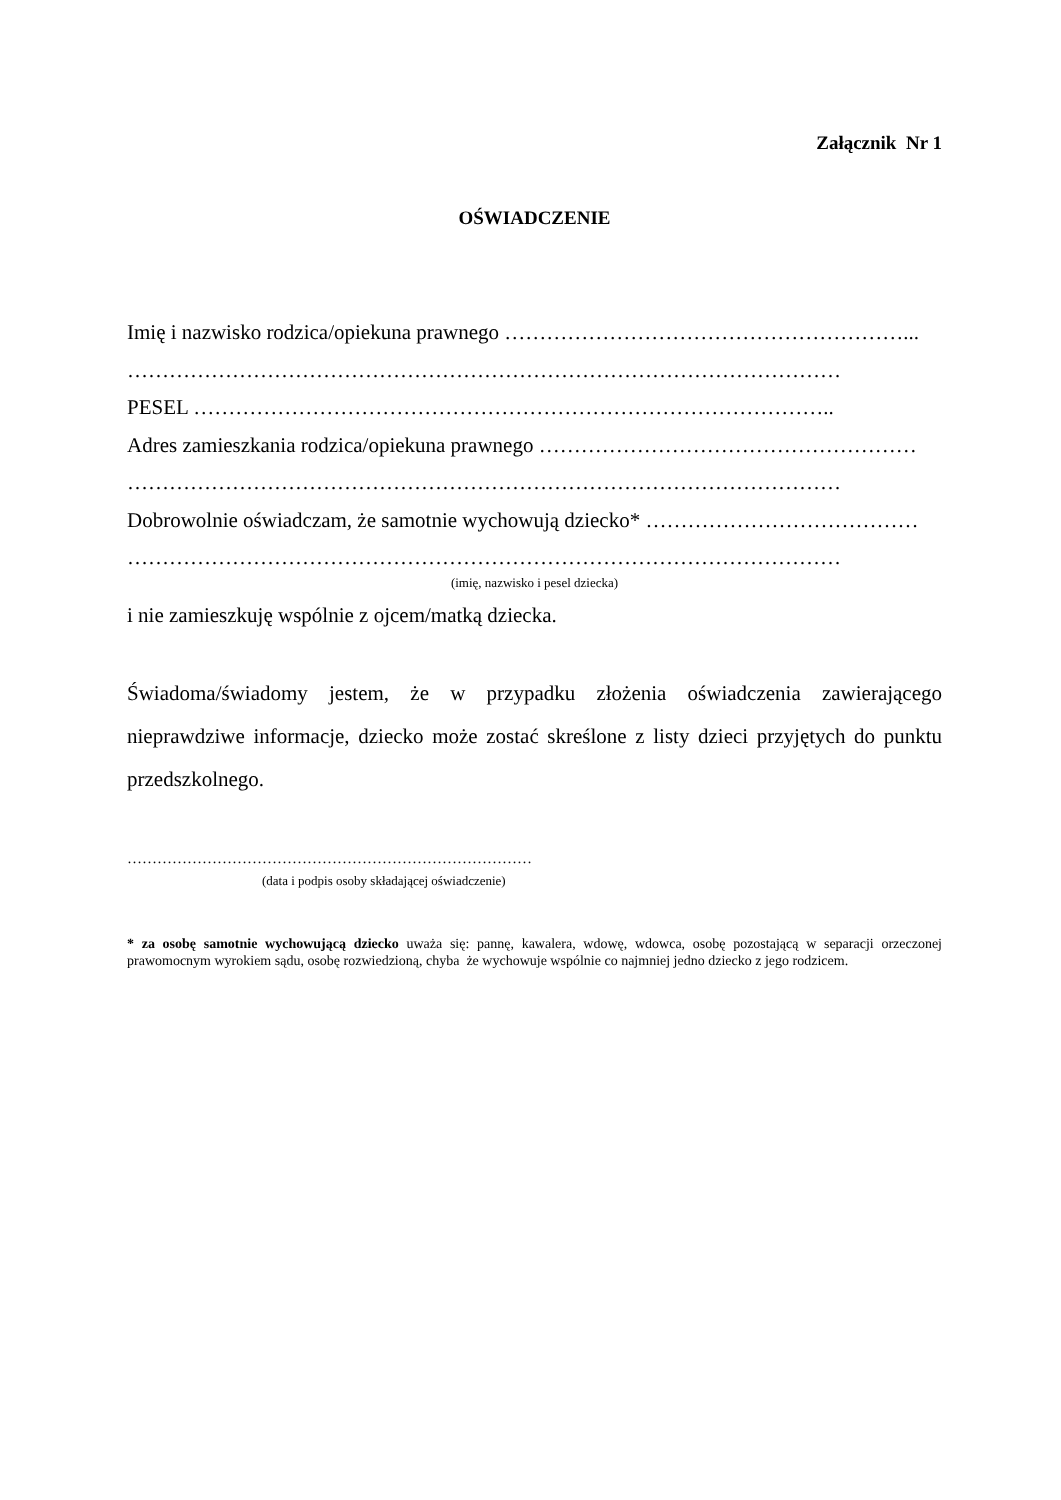Załącznik Nr 1
OŚWIADCZENIE
Imię i nazwisko rodzica/opiekuna prawnego …………………………………………………...
…………………………………………………………………………………………
PESEL ………………………………………………………………………………..
Adres zamieszkania rodzica/opiekuna prawnego ………………………………………………
…………………………………………………………………………………………
Dobrowolnie oświadczam, że samotnie wychowują dziecko* …………………………………
…………………………………………………………………………………………
(imię, nazwisko i pesel dziecka)
i nie zamieszkuję wspólnie z ojcem/matką dziecka.
Świadoma/świadomy jestem, że w przypadku złożenia oświadczenia zawierającego nieprawdziwe informacje, dziecko może zostać skreślone z listy dzieci przyjętych do punktu przedszkolnego.
………………………………………………………………………
(data i podpis osoby składającej oświadczenie)
* za osobę samotnie wychowującą dziecko uważa się: pannę, kawalera, wdowę, wdowca, osobę pozostającą w separacji orzeczonej prawomocnym wyrokiem sądu, osobę rozwiedzioną, chyba że wychowuje wspólnie co najmniej jedno dziecko z jego rodzicem.